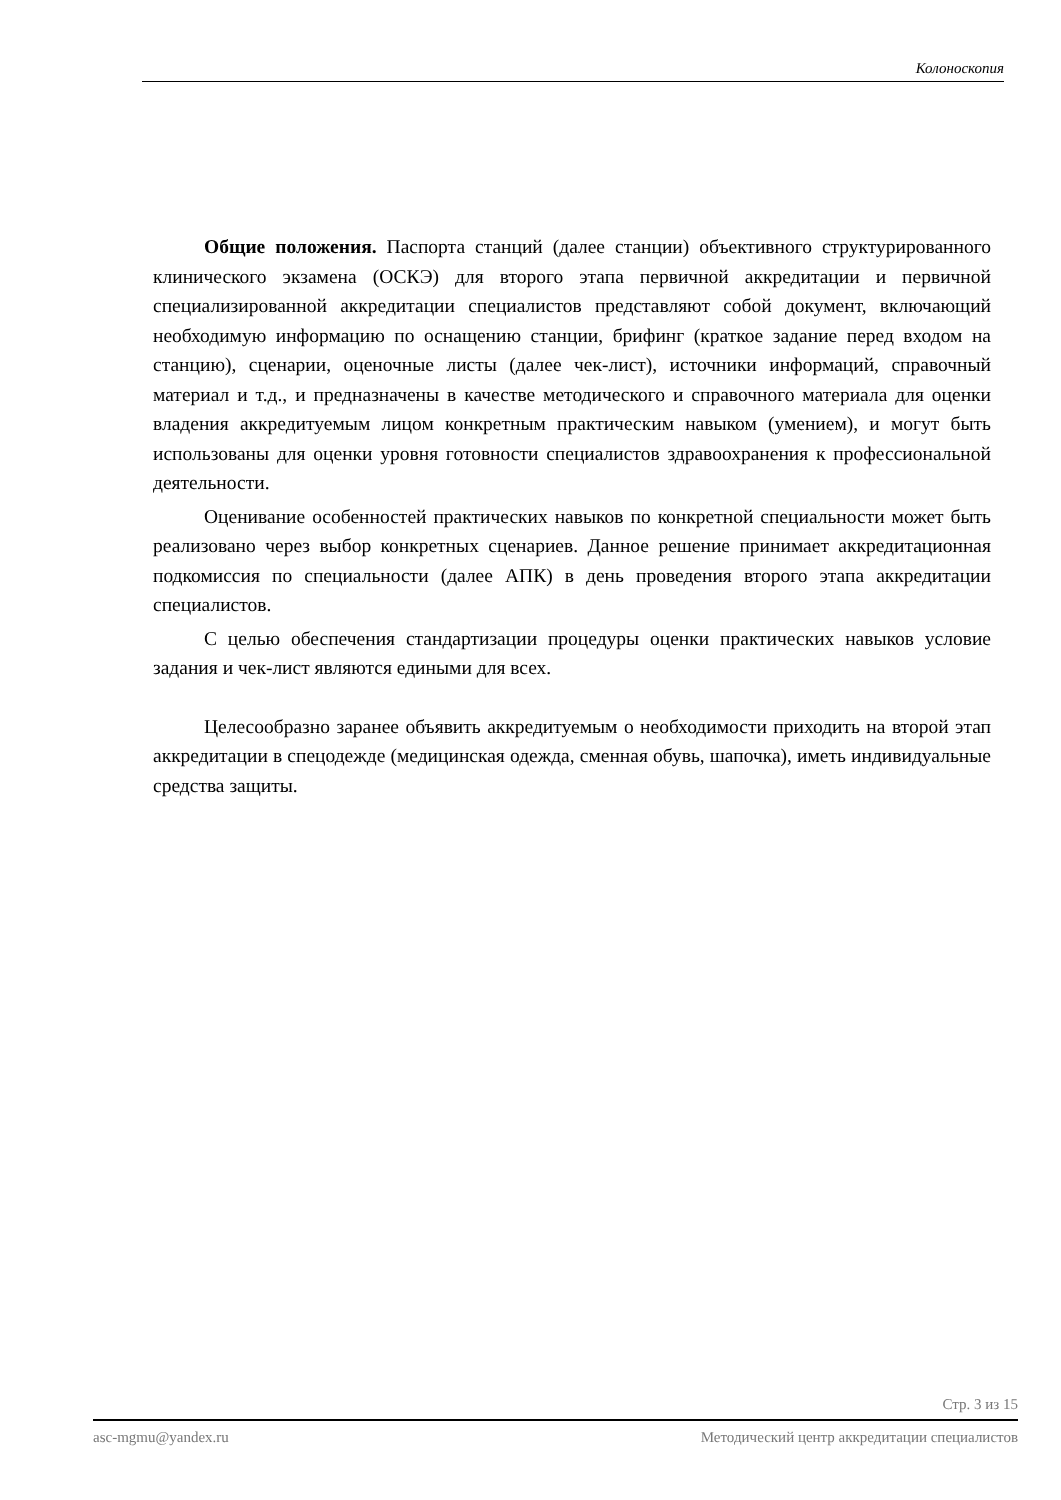Колоноскопия
Общие положения. Паспорта станций (далее станции) объективного структурированного клинического экзамена (ОСКЭ) для второго этапа первичной аккредитации и первичной специализированной аккредитации специалистов представляют собой документ, включающий необходимую информацию по оснащению станции, брифинг (краткое задание перед входом на станцию), сценарии, оценочные листы (далее чек-лист), источники информаций, справочный материал и т.д., и предназначены в качестве методического и справочного материала для оценки владения аккредитуемым лицом конкретным практическим навыком (умением), и могут быть использованы для оценки уровня готовности специалистов здравоохранения к профессиональной деятельности.
Оценивание особенностей практических навыков по конкретной специальности может быть реализовано через выбор конкретных сценариев. Данное решение принимает аккредитационная подкомиссия по специальности (далее АПК) в день проведения второго этапа аккредитации специалистов.
С целью обеспечения стандартизации процедуры оценки практических навыков условие задания и чек-лист являются едиными для всех.
Целесообразно заранее объявить аккредитуемым о необходимости приходить на второй этап аккредитации в спецодежде (медицинская одежда, сменная обувь, шапочка), иметь индивидуальные средства защиты.
Стр. 3 из 15
asc-mgmu@yandex.ru Методический центр аккредитации специалистов